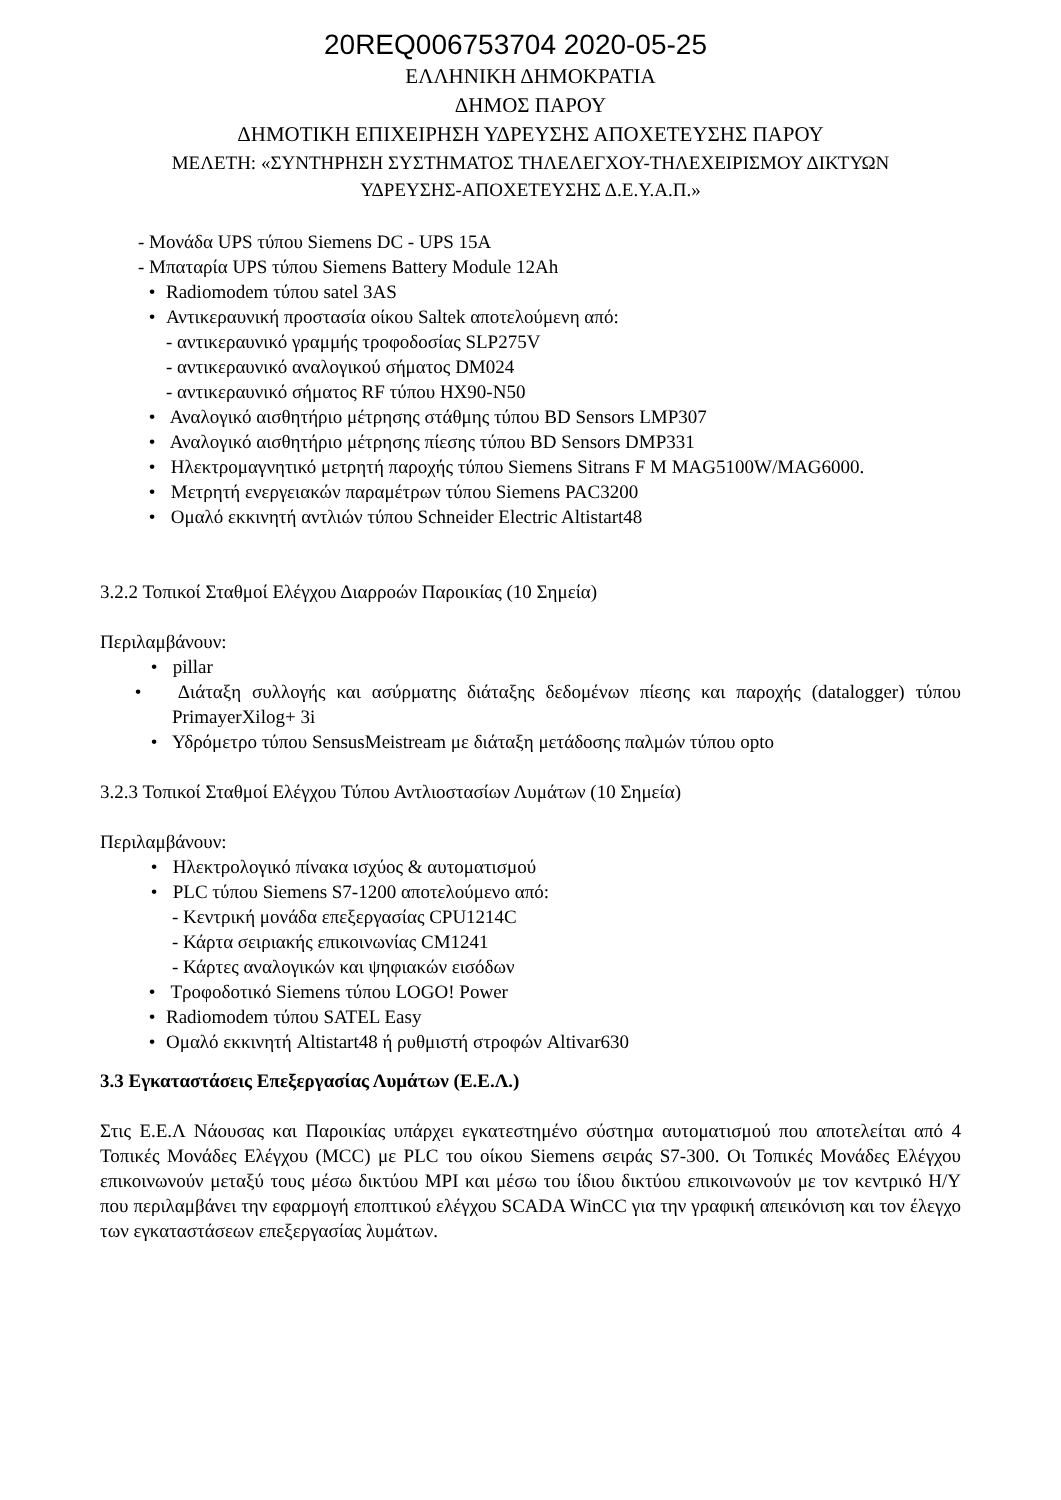20REQ006753704 2020-05-25
ΕΛΛΗΝΙΚΗ ΔΗΜΟΚΡΑΤΙΑ
ΔΗΜΟΣ ΠΑΡΟΥ
ΔΗΜΟΤΙΚΗ ΕΠΙΧΕΙΡΗΣΗ ΥΔΡΕΥΣΗΣ ΑΠΟΧΕΤΕΥΣΗΣ ΠΑΡΟΥ
ΜΕΛΕΤΗ: «ΣΥΝΤΗΡΗΣΗ ΣΥΣΤΗΜΑΤΟΣ ΤΗΛΕΛΕΓΧΟΥ-ΤΗΛΕΧΕΙΡΙΣΜΟΥ ΔΙΚΤΥΩΝ
ΥΔΡΕΥΣΗΣ-ΑΠΟΧΕΤΕΥΣΗΣ Δ.Ε.Υ.Α.Π.»
- Μονάδα UPS τύπου Siemens DC - UPS 15A
- Μπαταρία UPS τύπου Siemens Battery Module 12Ah
• Radiomodem τύπου satel 3AS
• Αντικεραυνική προστασία οίκου Saltek αποτελούμενη από:
- αντικεραυνικό γραμμής τροφοδοσίας SLP275V
- αντικεραυνικό αναλογικού σήματος DM024
- αντικεραυνικό σήματος RF τύπου HX90-N50
• Αναλογικό αισθητήριο μέτρησης στάθμης τύπου BD Sensors LMP307
• Αναλογικό αισθητήριο μέτρησης πίεσης τύπου BD Sensors DMP331
• Ηλεκτρομαγνητικό μετρητή παροχής τύπου Siemens Sitrans F M MAG5100W/MAG6000.
• Μετρητή ενεργειακών παραμέτρων τύπου Siemens PAC3200
• Ομαλό εκκινητή αντλιών τύπου Schneider Electric Altistart48
3.2.2 Τοπικοί Σταθμοί Ελέγχου Διαρροών Παροικίας (10 Σημεία)
Περιλαμβάνουν:
• pillar
• Διάταξη συλλογής και ασύρματης διάταξης δεδομένων πίεσης και παροχής (datalogger) τύπου PrimayerXilog+ 3i
• Υδρόμετρο τύπου SensusMeistream με διάταξη μετάδοσης παλμών τύπου opto
3.2.3 Τοπικοί Σταθμοί Ελέγχου Τύπου Αντλιοστασίων Λυμάτων (10 Σημεία)
Περιλαμβάνουν:
• Ηλεκτρολογικό πίνακα ισχύος & αυτοματισμού
• PLC τύπου Siemens S7-1200 αποτελούμενο από:
- Κεντρική μονάδα επεξεργασίας CPU1214C
- Κάρτα σειριακής επικοινωνίας CM1241
- Κάρτες αναλογικών και ψηφιακών εισόδων
• Τροφοδοτικό Siemens τύπου LOGO! Power
• Radiomodem τύπου SATEL Easy
• Ομαλό εκκινητή Altistart48 ή ρυθμιστή στροφών Altivar630
3.3 Εγκαταστάσεις Επεξεργασίας Λυμάτων (Ε.Ε.Λ.)
Στις Ε.Ε.Λ Νάουσας και Παροικίας υπάρχει εγκατεστημένο σύστημα αυτοματισμού που αποτελείται από 4 Τοπικές Μονάδες Ελέγχου (MCC) με PLC του οίκου Siemens σειράς S7-300. Οι Τοπικές Μονάδες Ελέγχου επικοινωνούν μεταξύ τους μέσω δικτύου MPI και μέσω του ίδιου δικτύου επικοινωνούν με τον κεντρικό Η/Υ που περιλαμβάνει την εφαρμογή εποπτικού ελέγχου SCADA WinCC για την γραφική απεικόνιση και τον έλεγχο των εγκαταστάσεων επεξεργασίας λυμάτων.